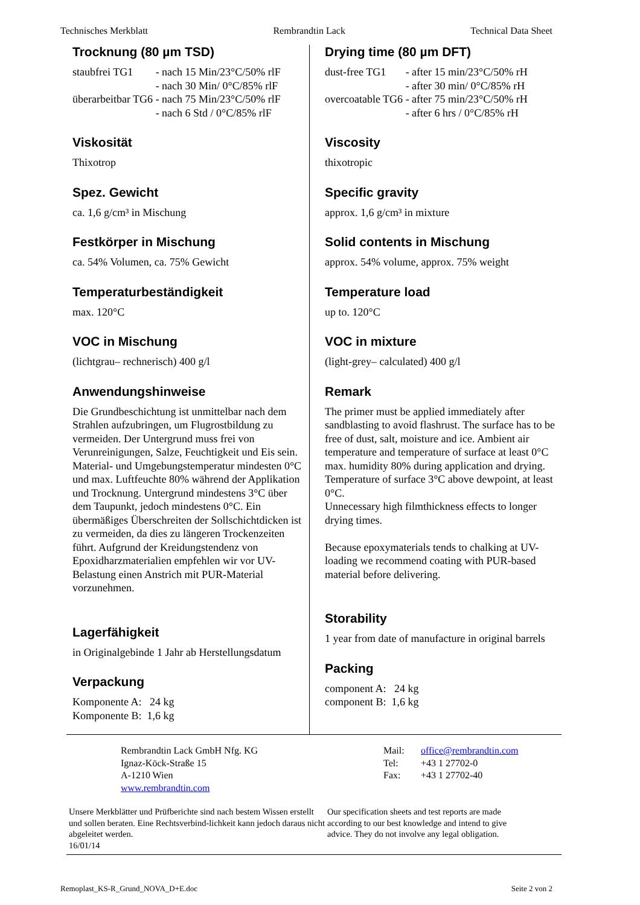Technisches Merkblatt Rembrandtin Lack Technical Data Sheet
Trocknung (80 µm TSD)
| staubfrei TG1 | - nach 15 Min/23°C/50% rlF |
| | - nach 30 Min/ 0°C/85% rlF |
| überarbeitbar TG6 | - nach 75 Min/23°C/50% rlF |
| | - nach 6 Std / 0°C/85% rlF |
Viskosität
Thixotrop
Spez. Gewicht
ca. 1,6 g/cm³ in Mischung
Festkörper in Mischung
ca. 54% Volumen, ca. 75% Gewicht
Temperaturbeständigkeit
max. 120°C
VOC in Mischung
(lichtgrau– rechnerisch) 400 g/l
Anwendungshinweise
Die Grundbeschichtung ist unmittelbar nach dem Strahlen aufzubringen, um Flugrostbildung zu vermeiden. Der Untergrund muss frei von Verunreinigungen, Salze, Feuchtigkeit und Eis sein. Material- und Umgebungstemperatur mindesten 0°C und max. Luftfeuchte 80% während der Applikation und Trocknung. Untergrund mindestens 3°C über dem Taupunkt, jedoch mindestens 0°C. Ein übermäßiges Überschreiten der Sollschichtdicken ist zu vermeiden, da dies zu längeren Trockenzeiten führt. Aufgrund der Kreidungstendenz von Epoxidharzmaterialien empfehlen wir vor UV-Belastung einen Anstrich mit PUR-Material vorzunehmen.
Lagerfähigkeit
in Originalgebinde 1 Jahr ab Herstellungsdatum
Verpackung
| Komponente A: | 24 kg |
| Komponente B: | 1,6 kg |
Drying time (80 µm DFT)
| dust-free TG1 | - after 15 min/23°C/50% rH |
| | - after 30 min/ 0°C/85% rH |
| overcoatable TG6 | - after 75 min/23°C/50% rH |
| | - after 6 hrs / 0°C/85% rH |
Viscosity
thixotropic
Specific gravity
approx. 1,6 g/cm³ in mixture
Solid contents in Mischung
approx. 54% volume, approx. 75% weight
Temperature load
up to. 120°C
VOC in mixture
(light-grey– calculated) 400 g/l
Remark
The primer must be applied immediately after sandblasting to avoid flashrust. The surface has to be free of dust, salt, moisture and ice. Ambient air temperature and temperature of surface at least 0°C max. humidity 80% during application and drying.
Temperature of surface 3°C above dewpoint, at least 0°C.
Unnecessary high filmthickness effects to longer drying times.
Because epoxymaterials tends to chalking at UV-loading we recommend coating with PUR-based material before delivering.
Storability
1 year from date of manufacture in original barrels
Packing
| component A: | 24 kg |
| component B: | 1,6 kg |
Rembrandtin Lack GmbH Nfg. KG
Ignaz-Köck-Straße 15
A-1210 Wien
www.rembrandtin.com
| Mail: | office@rembrandtin.com |
| Tel: | +43 1 27702-0 |
| Fax: | +43 1 27702-40 |
Unsere Merkblätter und Prüfberichte sind nach bestem Wissen erstellt und sollen beraten. Eine Rechtsverbind-lichkeit kann jedoch daraus nicht abgeleitet werden.
16/01/14
Our specification sheets and test reports are made according to our best knowledge and intend to give advice. They do not involve any legal obligation.
Remoplast_KS-R_Grund_NOVA_D+E.doc Seite 2 von 2